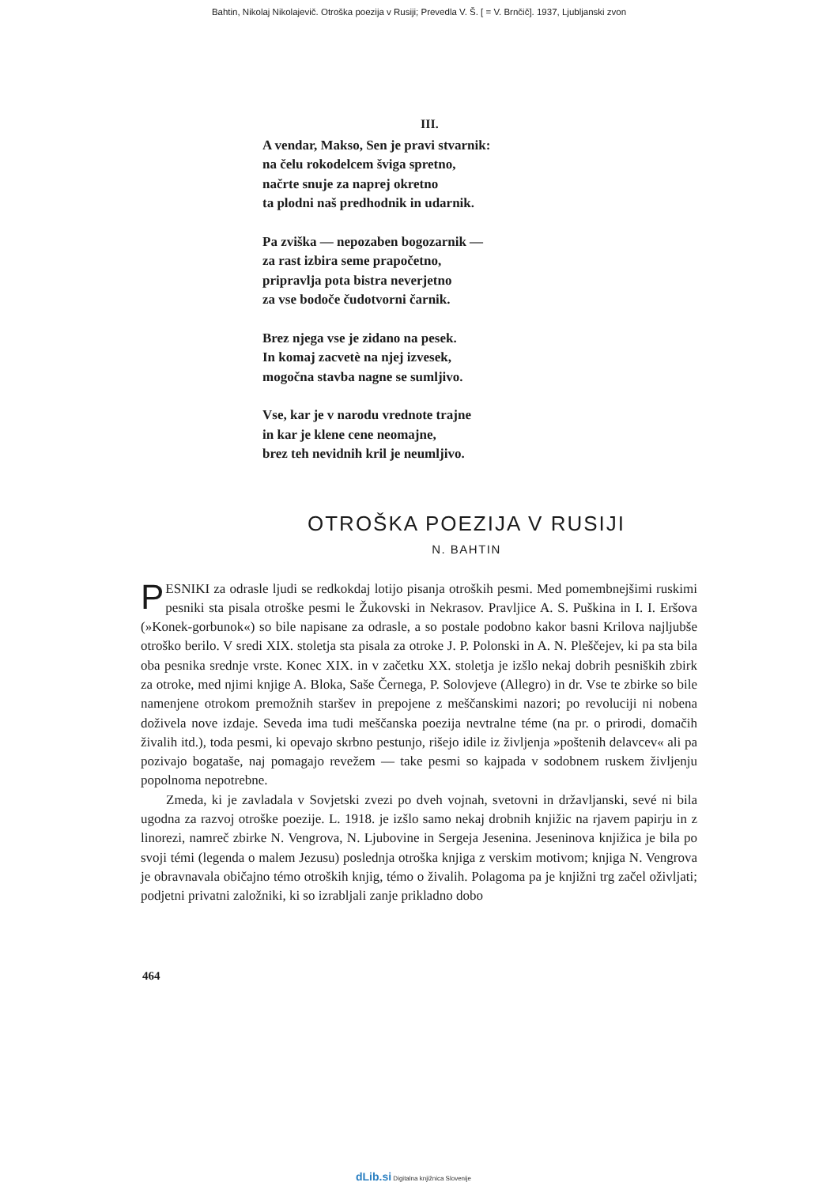Bahtin, Nikolaj Nikolajevič. Otroška poezija v Rusiji; Prevedla V. Š. [ = V. Brnčič]. 1937, Ljubljanski zvon
III.
A vendar, Makso, Sen je pravi stvarnik:
na čelu rokodelcem šviga spretno,
načrte snuje za naprej okretno
ta plodni naš predhodnik in udarnik.
Pa zviška — nepozaben bogozarnik —
za rast izbira seme prapočetno,
pripravlja pota bistra neverjetno
za vse bodoče čudotvorni čarnik.
Brez njega vse je zidano na pesek.
In komaj zacvetè na njej izvesek,
mogočna stavba nagne se sumljivo.
Vse, kar je v narodu vrednote trajne
in kar je klene cene neomajne,
brez teh nevidnih kril je neumljivo.
OTROŠKA POEZIJA V RUSIJI
N. BAHTIN
PESNIKI za odrasle ljudi se redkokdaj lotijo pisanja otroških pesmi. Med pomembnejšimi ruskimi pesniki sta pisala otroške pesmi le Žukovski in Nekrasov. Pravljice A. S. Puškina in I. I. Eršova (»Konek-gorbunok«) so bile napisane za odrasle, a so postale podobno kakor basni Krilova najljubše otroško berilo. V sredi XIX. stoletja sta pisala za otroke J. P. Polonski in A. N. Pleščejev, ki pa sta bila oba pesnika srednje vrste. Konec XIX. in v začetku XX. stoletja je izšlo nekaj dobrih pesniških zbirk za otroke, med njimi knjige A. Bloka, Saše Černega, P. Solovjeve (Allegro) in dr. Vse te zbirke so bile namenjene otrokom premožnih staršev in prepojene z meščanskimi nazori; po revoluciji ni nobena doživela nove izdaje. Seveda ima tudi meščanska poezija nevtralne téme (na pr. o prirodi, domačih živalih itd.), toda pesmi, ki opevajo skrbno pestunjo, rišejo idile iz življenja »poštenih delavcev« ali pa pozivajo bogataše, naj pomagajo revežem — take pesmi so kajpada v sodobnem ruskem življenju popolnoma nepotrebne.
Zmeda, ki je zavladala v Sovjetski zvezi po dveh vojnah, svetovni in državljanski, sevé ni bila ugodna za razvoj otroške poezije. L. 1918. je izšlo samo nekaj drobnih knjižic na rjavem papirju in z linorezi, namreč zbirke N. Vengrova, N. Ljubovine in Sergeja Jesenina. Jeseninova knjižica je bila po svoji témi (legenda o malem Jezusu) poslednja otroška knjiga z verskim motivom; knjiga N. Vengrova je obravnavala običajno témo otroških knjig, témo o živalih. Polagoma pa je knjižni trg začel oživljati; podjetni privatni založniki, ki so izrabljali zanje prikladno dobo
464
dLib.si Digitalna knjižnica Slovenije